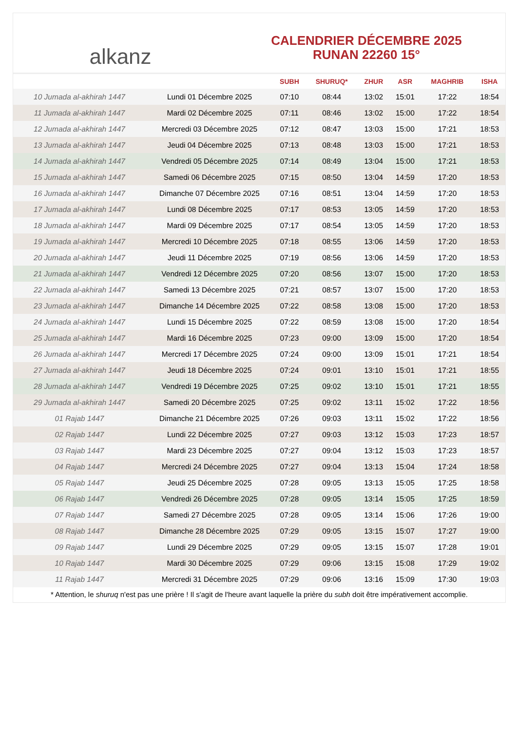alkanz
CALENDRIER DÉCEMBRE 2025
RUNAN 22260 15°
| | | SUBH | SHURUQ* | ZHUR | ASR | MAGHRIB | ISHA |
| --- | --- | --- | --- | --- | --- | --- | --- |
| 10 Jumada al-akhirah 1447 | Lundi 01 Décembre 2025 | 07:10 | 08:44 | 13:02 | 15:01 | 17:22 | 18:54 |
| 11 Jumada al-akhirah 1447 | Mardi 02 Décembre 2025 | 07:11 | 08:46 | 13:02 | 15:00 | 17:22 | 18:54 |
| 12 Jumada al-akhirah 1447 | Mercredi 03 Décembre 2025 | 07:12 | 08:47 | 13:03 | 15:00 | 17:21 | 18:53 |
| 13 Jumada al-akhirah 1447 | Jeudi 04 Décembre 2025 | 07:13 | 08:48 | 13:03 | 15:00 | 17:21 | 18:53 |
| 14 Jumada al-akhirah 1447 | Vendredi 05 Décembre 2025 | 07:14 | 08:49 | 13:04 | 15:00 | 17:21 | 18:53 |
| 15 Jumada al-akhirah 1447 | Samedi 06 Décembre 2025 | 07:15 | 08:50 | 13:04 | 14:59 | 17:20 | 18:53 |
| 16 Jumada al-akhirah 1447 | Dimanche 07 Décembre 2025 | 07:16 | 08:51 | 13:04 | 14:59 | 17:20 | 18:53 |
| 17 Jumada al-akhirah 1447 | Lundi 08 Décembre 2025 | 07:17 | 08:53 | 13:05 | 14:59 | 17:20 | 18:53 |
| 18 Jumada al-akhirah 1447 | Mardi 09 Décembre 2025 | 07:17 | 08:54 | 13:05 | 14:59 | 17:20 | 18:53 |
| 19 Jumada al-akhirah 1447 | Mercredi 10 Décembre 2025 | 07:18 | 08:55 | 13:06 | 14:59 | 17:20 | 18:53 |
| 20 Jumada al-akhirah 1447 | Jeudi 11 Décembre 2025 | 07:19 | 08:56 | 13:06 | 14:59 | 17:20 | 18:53 |
| 21 Jumada al-akhirah 1447 | Vendredi 12 Décembre 2025 | 07:20 | 08:56 | 13:07 | 15:00 | 17:20 | 18:53 |
| 22 Jumada al-akhirah 1447 | Samedi 13 Décembre 2025 | 07:21 | 08:57 | 13:07 | 15:00 | 17:20 | 18:53 |
| 23 Jumada al-akhirah 1447 | Dimanche 14 Décembre 2025 | 07:22 | 08:58 | 13:08 | 15:00 | 17:20 | 18:53 |
| 24 Jumada al-akhirah 1447 | Lundi 15 Décembre 2025 | 07:22 | 08:59 | 13:08 | 15:00 | 17:20 | 18:54 |
| 25 Jumada al-akhirah 1447 | Mardi 16 Décembre 2025 | 07:23 | 09:00 | 13:09 | 15:00 | 17:20 | 18:54 |
| 26 Jumada al-akhirah 1447 | Mercredi 17 Décembre 2025 | 07:24 | 09:00 | 13:09 | 15:01 | 17:21 | 18:54 |
| 27 Jumada al-akhirah 1447 | Jeudi 18 Décembre 2025 | 07:24 | 09:01 | 13:10 | 15:01 | 17:21 | 18:55 |
| 28 Jumada al-akhirah 1447 | Vendredi 19 Décembre 2025 | 07:25 | 09:02 | 13:10 | 15:01 | 17:21 | 18:55 |
| 29 Jumada al-akhirah 1447 | Samedi 20 Décembre 2025 | 07:25 | 09:02 | 13:11 | 15:02 | 17:22 | 18:56 |
| 01 Rajab 1447 | Dimanche 21 Décembre 2025 | 07:26 | 09:03 | 13:11 | 15:02 | 17:22 | 18:56 |
| 02 Rajab 1447 | Lundi 22 Décembre 2025 | 07:27 | 09:03 | 13:12 | 15:03 | 17:23 | 18:57 |
| 03 Rajab 1447 | Mardi 23 Décembre 2025 | 07:27 | 09:04 | 13:12 | 15:03 | 17:23 | 18:57 |
| 04 Rajab 1447 | Mercredi 24 Décembre 2025 | 07:27 | 09:04 | 13:13 | 15:04 | 17:24 | 18:58 |
| 05 Rajab 1447 | Jeudi 25 Décembre 2025 | 07:28 | 09:05 | 13:13 | 15:05 | 17:25 | 18:58 |
| 06 Rajab 1447 | Vendredi 26 Décembre 2025 | 07:28 | 09:05 | 13:14 | 15:05 | 17:25 | 18:59 |
| 07 Rajab 1447 | Samedi 27 Décembre 2025 | 07:28 | 09:05 | 13:14 | 15:06 | 17:26 | 19:00 |
| 08 Rajab 1447 | Dimanche 28 Décembre 2025 | 07:29 | 09:05 | 13:15 | 15:07 | 17:27 | 19:00 |
| 09 Rajab 1447 | Lundi 29 Décembre 2025 | 07:29 | 09:05 | 13:15 | 15:07 | 17:28 | 19:01 |
| 10 Rajab 1447 | Mardi 30 Décembre 2025 | 07:29 | 09:06 | 13:15 | 15:08 | 17:29 | 19:02 |
| 11 Rajab 1447 | Mercredi 31 Décembre 2025 | 07:29 | 09:06 | 13:16 | 15:09 | 17:30 | 19:03 |
* Attention, le shuruq n'est pas une prière ! Il s'agit de l'heure avant laquelle la prière du subh doit être impérativement accomplie.